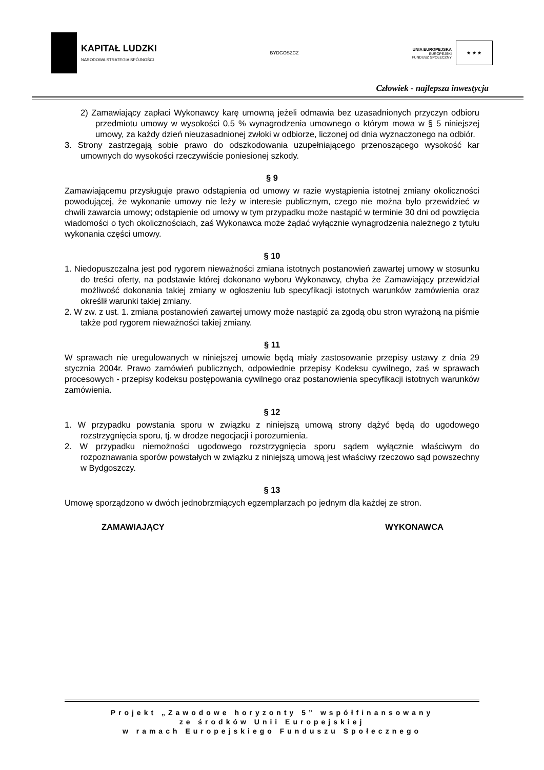KAPITAŁ LUDZKI
NARODOWA STRATEGIA SPÓJNOŚCI
BYDGOSZCZ
UNIA EUROPEJSKA
EUROPEJSKI
FUNDUSZ SPOŁECZNY
★ ★ ★
Człowiek - najlepsza inwestycja
2) Zamawiający zapłaci Wykonawcy karę umowną jeżeli odmawia bez uzasadnionych przyczyn odbioru przedmiotu umowy w wysokości 0,5 % wynagrodzenia umownego o którym mowa w § 5 niniejszej umowy, za każdy dzień nieuzasadnionej zwłoki w odbiorze, liczonej od dnia wyznaczonego na odbiór.
3. Strony zastrzegają sobie prawo do odszkodowania uzupełniającego przenoszącego wysokość kar umownych do wysokości rzeczywiście poniesionej szkody.
§ 9
Zamawiającemu przysługuje prawo odstąpienia od umowy w razie wystąpienia istotnej zmiany okoliczności powodującej, że wykonanie umowy nie leży w interesie publicznym, czego nie można było przewidzieć w chwili zawarcia umowy; odstąpienie od umowy w tym przypadku może nastąpić w terminie 30 dni od powzięcia wiadomości o tych okolicznościach, zaś Wykonawca może żądać wyłącznie wynagrodzenia należnego z tytułu wykonania części umowy.
§ 10
1. Niedopuszczalna jest pod rygorem nieważności zmiana istotnych postanowień zawartej umowy w stosunku do treści oferty, na podstawie której dokonano wyboru Wykonawcy, chyba że Zamawiający przewidział możliwość dokonania takiej zmiany w ogłoszeniu lub specyfikacji istotnych warunków zamówienia oraz określił warunki takiej zmiany.
2. W zw. z ust. 1. zmiana postanowień zawartej umowy może nastąpić za zgodą obu stron wyrażoną na piśmie także pod rygorem nieważności takiej zmiany.
§ 11
W sprawach nie uregulowanych w niniejszej umowie będą miały zastosowanie przepisy ustawy z dnia 29 stycznia 2004r. Prawo zamówień publicznych, odpowiednie przepisy Kodeksu cywilnego, zaś w sprawach procesowych - przepisy kodeksu postępowania cywilnego oraz postanowienia specyfikacji istotnych warunków zamówienia.
§ 12
1. W przypadku powstania sporu w związku z niniejszą umową strony dążyć będą do ugodowego rozstrzygnięcia sporu, tj. w drodze negocjacji i porozumienia.
2. W przypadku niemożności ugodowego rozstrzygnięcia sporu sądem wyłącznie właściwym do rozpoznawania sporów powstałych w związku z niniejszą umową jest właściwy rzeczowo sąd powszechny w Bydgoszczy.
§ 13
Umowę sporządzono w dwóch jednobrzmiących egzemplarzach po jednym dla każdej ze stron.
ZAMAWIAJĄCY WYKONAWCA
Projekt „Zawodowe horyzonty 5” współfinansowany
ze środków Unii Europejskiej
w ramach Europejskiego Funduszu Społecznego